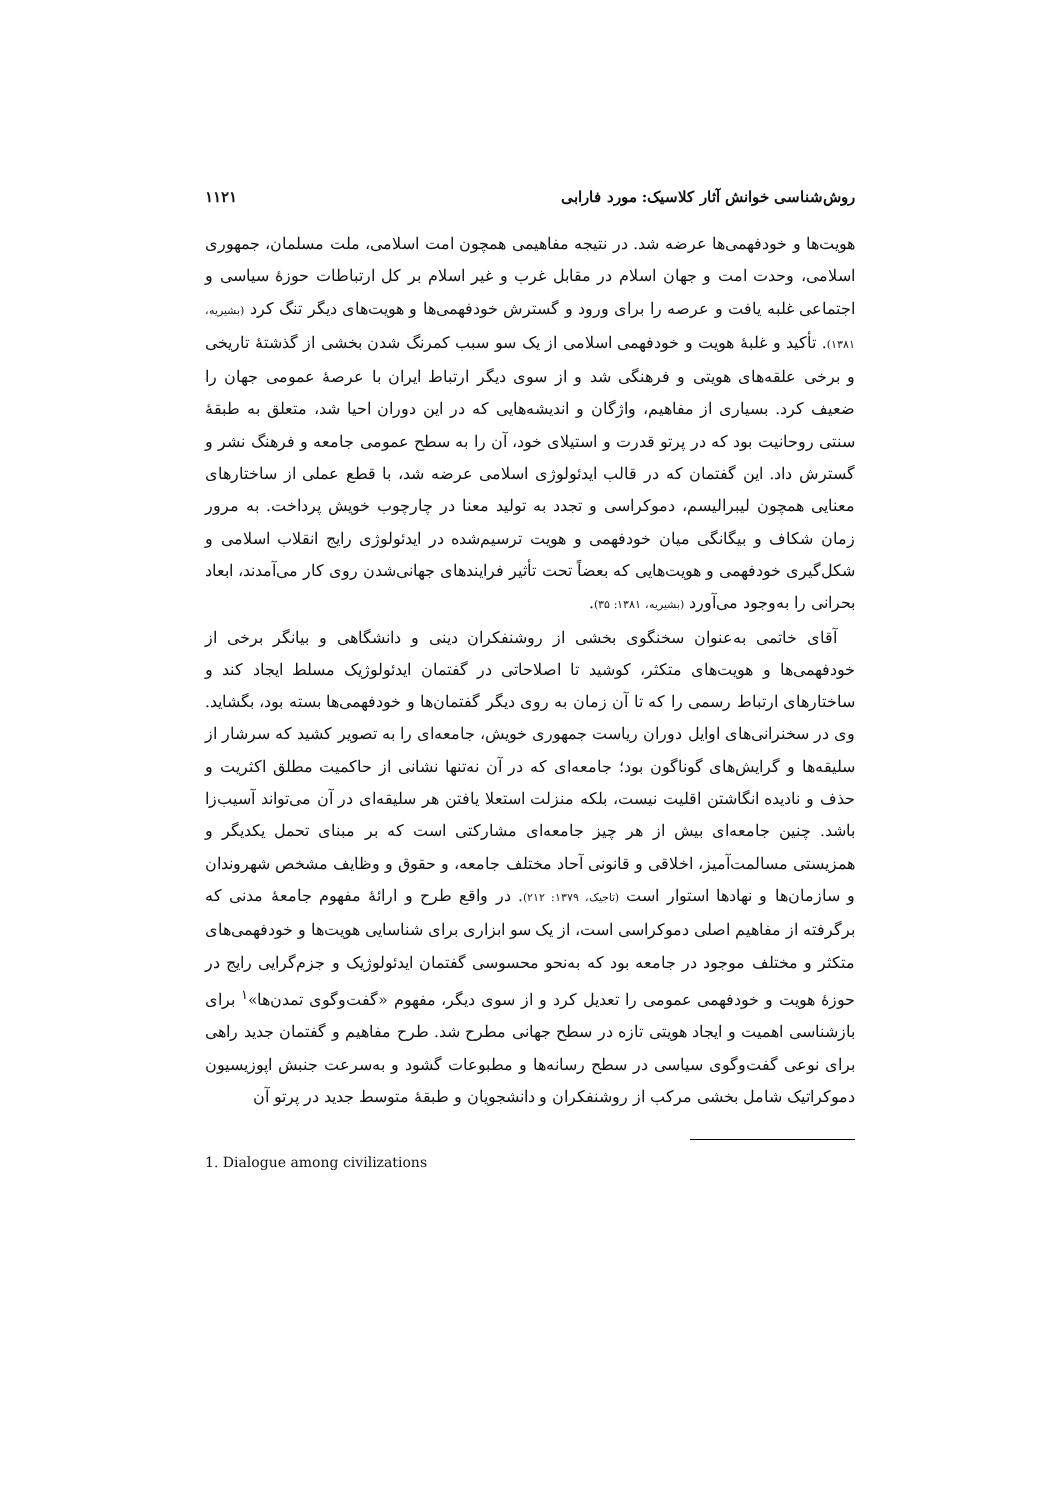روش‌شناسی خوانش آثار کلاسیک: مورد فارابی ۱۱۲۱
هویت‌ها و خودفهمی‌ها عرضه شد. در نتیجه مفاهیمی همچون امت اسلامی، ملت مسلمان، جمهوری اسلامی، وحدت امت و جهان اسلام در مقابل غرب و غیر اسلام بر کل ارتباطات حوزهٔ سیاسی و اجتماعی غلبه یافت و عرصه را برای ورود و گسترش خودفهمی‌ها و هویت‌های دیگر تنگ کرد (بشیریه، ۱۳۸۱). تأکید و غلبهٔ هویت و خودفهمی اسلامی از یک سو سبب کمرنگ شدن بخشی از گذشتهٔ تاریخی و برخی علقه‌های هویتی و فرهنگی شد و از سوی دیگر ارتباط ایران با عرصهٔ عمومی جهان را ضعیف کرد. بسیاری از مفاهیم، واژگان و اندیشه‌هایی که در این دوران احیا شد، متعلق به طبقهٔ سنتی روحانیت بود که در پرتو قدرت و استیلای خود، آن را به سطح عمومی جامعه و فرهنگ نشر و گسترش داد. این گفتمان که در قالب ایدئولوژی اسلامی عرضه شد، با قطع عملی از ساختارهای معنایی همچون لیبرالیسم، دموکراسی و تجدد به تولید معنا در چارچوب خویش پرداخت. به مرور زمان شکاف و بیگانگی میان خودفهمی و هویت ترسیم‌شده در ایدئولوژی رایج انقلاب اسلامی و شکل‌گیری خودفهمی و هویت‌هایی که بعضاً تحت تأثیر فرایندهای جهانی‌شدن روی کار می‌آمدند، ابعاد بحرانی را به‌وجود می‌آورد (بشیریه، ۱۳۸۱: ۳۵).
آقای خاتمی به‌عنوان سخنگوی بخشی از روشنفکران دینی و دانشگاهی و بیانگر برخی از خودفهمی‌ها و هویت‌های متکثر، کوشید تا اصلاحاتی در گفتمان ایدئولوژیک مسلط ایجاد کند و ساختارهای ارتباط رسمی را که تا آن زمان به روی دیگر گفتمان‌ها و خودفهمی‌ها بسته بود، بگشاید. وی در سخنرانی‌های اوایل دوران ریاست جمهوری خویش، جامعه‌ای را به تصویر کشید که سرشار از سلیقه‌ها و گرایش‌های گوناگون بود؛ جامعه‌ای که در آن نه‌تنها نشانی از حاکمیت مطلق اکثریت و حذف و نادیده انگاشتن اقلیت نیست، بلکه منزلت استعلا یافتن هر سلیقه‌ای در آن می‌تواند آسیب‌زا باشد. چنین جامعه‌ای بیش از هر چیز جامعه‌ای مشارکتی است که بر مبنای تحمل یکدیگر و همزیستی مسالمت‌آمیز، اخلاقی و قانونی آحاد مختلف جامعه، و حقوق و وظایف مشخص شهروندان و سازمان‌ها و نهادها استوار است (تاجیک، ۱۳۷۹: ۲۱۲). در واقع طرح و ارائهٔ مفهوم جامعهٔ مدنی که برگرفته از مفاهیم اصلی دموکراسی است، از یک سو ابزاری برای شناسایی هویت‌ها و خودفهمی‌های متکثر و مختلف موجود در جامعه بود که به‌نحو محسوسی گفتمان ایدئولوژیک و جزم‌گرایی رایج در حوزهٔ هویت و خودفهمی عمومی را تعدیل کرد و از سوی دیگر، مفهوم «گفت‌وگوی تمدن‌ها»<sup>۱</sup> برای بازشناسی اهمیت و ایجاد هویتی تازه در سطح جهانی مطرح شد. طرح مفاهیم و گفتمان جدید راهی برای نوعی گفت‌وگوی سیاسی در سطح رسانه‌ها و مطبوعات گشود و به‌سرعت جنبش اپوزیسیون دموکراتیک شامل بخشی مرکب از روشنفکران و دانشجویان و طبقهٔ متوسط جدید در پرتو آن
1. Dialogue among civilizations